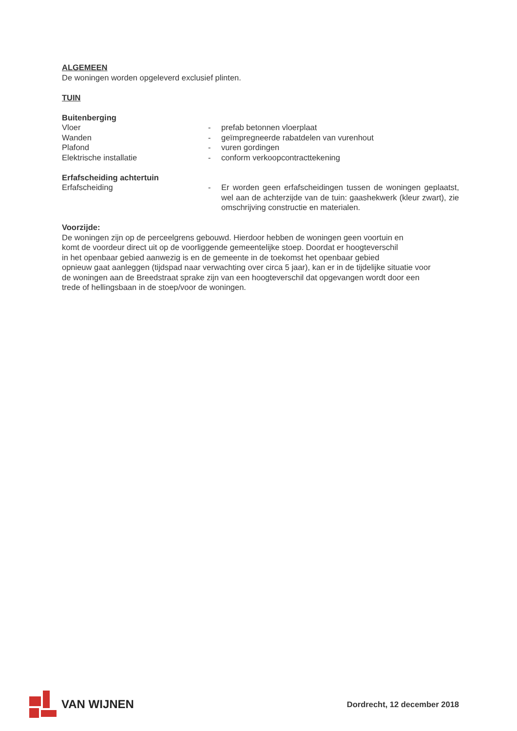ALGEMEEN
De woningen worden opgeleverd exclusief plinten.
TUIN
Buitenberging
Vloer - prefab betonnen vloerplaat
Wanden - geïmpregneerde rabatdelen van vurenhout
Plafond - vuren gordingen
Elektrische installatie - conform verkoopcontracttekening
Erfafscheiding achtertuin
Erfafscheiding - Er worden geen erfafscheidingen tussen de woningen geplaatst, wel aan de achterzijde van de tuin: gaashekwerk (kleur zwart), zie omschrijving constructie en materialen.
Voorzijde:
De woningen zijn op de perceelgrens gebouwd. Hierdoor hebben de woningen geen voortuin en
komt de voordeur direct uit op de voorliggende gemeentelijke stoep. Doordat er hoogteverschil
in het openbaar gebied aanwezig is en de gemeente in de toekomst het openbaar gebied
opnieuw gaat aanleggen (tijdspad naar verwachting over circa 5 jaar), kan er in de tijdelijke situatie voor
de woningen aan de Breedstraat sprake zijn van een hoogteverschil dat opgevangen wordt door een
trede of hellingsbaan in de stoep/voor de woningen.
VAN WIJNEN
Dordrecht, 12 december 2018